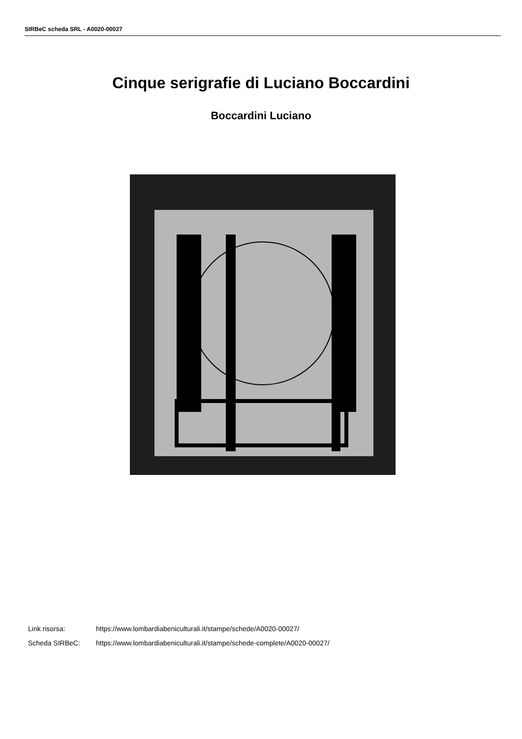SIRBeC scheda SRL - A0020-00027
Cinque serigrafie di Luciano Boccardini
Boccardini Luciano
Link risorsa: https://www.lombardiabeniculturali.it/stampe/schede/A0020-00027/
Scheda SIRBeC: https://www.lombardiabeniculturali.it/stampe/schede-complete/A0020-00027/